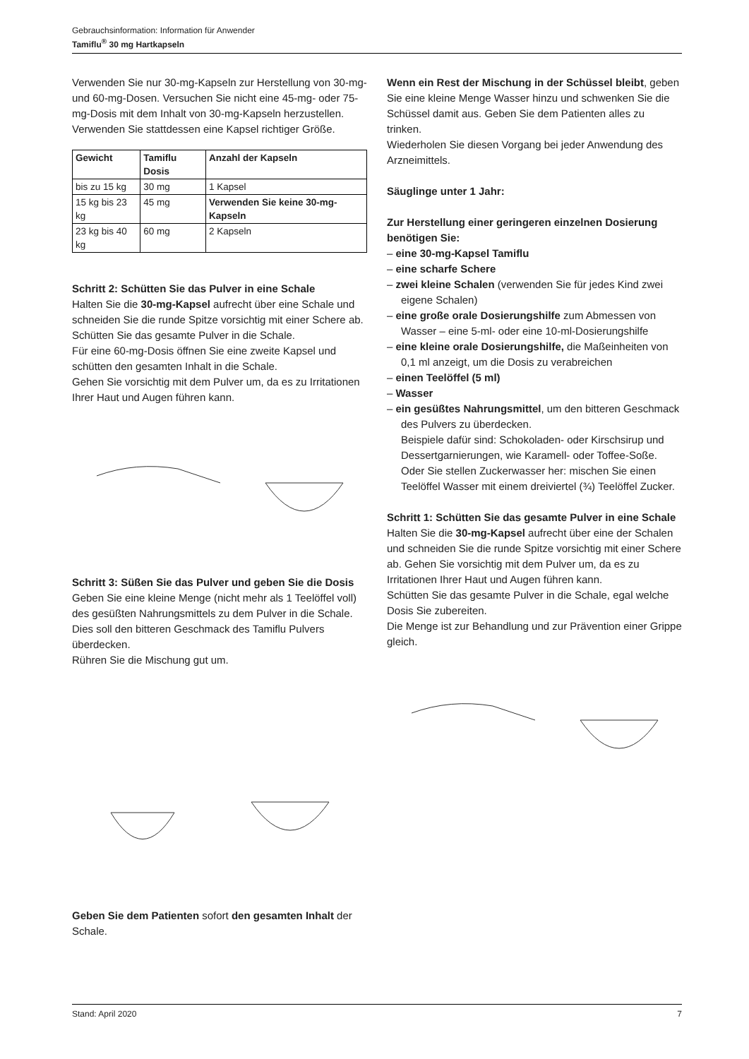Gebrauchsinformation: Information für Anwender
Tamiflu<sup>®</sup> 30 mg Hartkapseln
Verwenden Sie nur 30-mg-Kapseln zur Herstellung von 30-mg- und 60-mg-Dosen. Versuchen Sie nicht eine 45-mg- oder 75-mg-Dosis mit dem Inhalt von 30-mg-Kapseln herzustellen. Verwenden Sie stattdessen eine Kapsel richtiger Größe.
| Gewicht | Tamiflu Dosis | Anzahl der Kapseln |
| --- | --- | --- |
| bis zu 15 kg | 30 mg | 1 Kapsel |
| 15 kg bis 23 kg | 45 mg | Verwenden Sie keine 30-mg-Kapseln |
| 23 kg bis 40 kg | 60 mg | 2 Kapseln |
Schritt 2: Schütten Sie das Pulver in eine Schale
Halten Sie die 30-mg-Kapsel aufrecht über eine Schale und schneiden Sie die runde Spitze vorsichtig mit einer Schere ab.
Schütten Sie das gesamte Pulver in die Schale.
Für eine 60-mg-Dosis öffnen Sie eine zweite Kapsel und schütten den gesamten Inhalt in die Schale.
Gehen Sie vorsichtig mit dem Pulver um, da es zu Irritationen Ihrer Haut und Augen führen kann.
Schritt 3: Süßen Sie das Pulver und geben Sie die Dosis
Geben Sie eine kleine Menge (nicht mehr als 1 Teelöffel voll) des gesüßten Nahrungsmittels zu dem Pulver in die Schale.
Dies soll den bitteren Geschmack des Tamiflu Pulvers überdecken.
Rühren Sie die Mischung gut um.
Geben Sie dem Patienten sofort den gesamten Inhalt der Schale.
Wenn ein Rest der Mischung in der Schüssel bleibt, geben Sie eine kleine Menge Wasser hinzu und schwenken Sie die Schüssel damit aus. Geben Sie dem Patienten alles zu trinken.
Wiederholen Sie diesen Vorgang bei jeder Anwendung des Arzneimittels.
Säuglinge unter 1 Jahr:
Zur Herstellung einer geringeren einzelnen Dosierung benötigen Sie:
– eine 30-mg-Kapsel Tamiflu
– eine scharfe Schere
– zwei kleine Schalen (verwenden Sie für jedes Kind zwei eigene Schalen)
– eine große orale Dosierungshilfe zum Abmessen von Wasser – eine 5-ml- oder eine 10-ml-Dosierungshilfe
– eine kleine orale Dosierungshilfe, die Maßeinheiten von 0,1 ml anzeigt, um die Dosis zu verabreichen
– einen Teelöffel (5 ml)
– Wasser
– ein gesüßtes Nahrungsmittel, um den bitteren Geschmack des Pulvers zu überdecken.
Beispiele dafür sind: Schokoladen- oder Kirschsirup und Dessertgarnierungen, wie Karamell- oder Toffee-Soße.
Oder Sie stellen Zuckerwasser her: mischen Sie einen Teelöffel Wasser mit einem dreiviertel (¾) Teelöffel Zucker.
Schritt 1: Schütten Sie das gesamte Pulver in eine Schale
Halten Sie die 30-mg-Kapsel aufrecht über eine der Schalen und schneiden Sie die runde Spitze vorsichtig mit einer Schere ab. Gehen Sie vorsichtig mit dem Pulver um, da es zu Irritationen Ihrer Haut und Augen führen kann.
Schütten Sie das gesamte Pulver in die Schale, egal welche Dosis Sie zubereiten.
Die Menge ist zur Behandlung und zur Prävention einer Grippe gleich.
Stand: April 2020 7